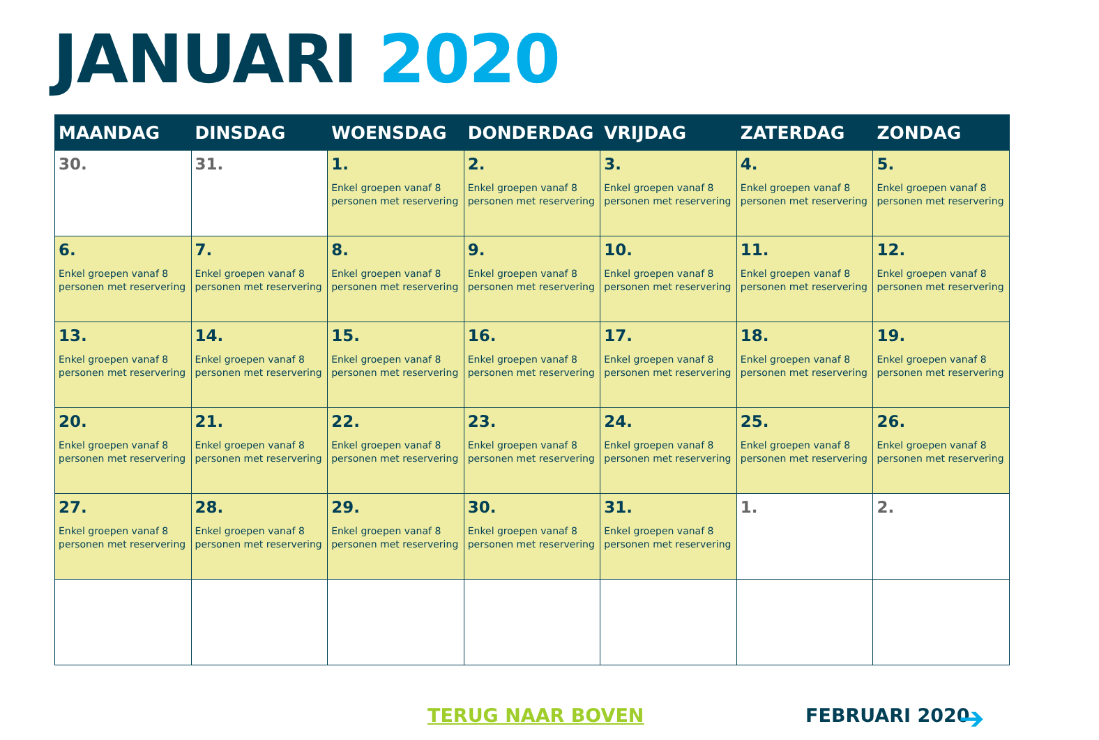JANUARI 2020
| MAANDAG | DINSDAG | WOENSDAG | DONDERDAG | VRIJDAG | ZATERDAG | ZONDAG |
| --- | --- | --- | --- | --- | --- | --- |
| 30. | 31. | 1. Enkel groepen vanaf 8 personen met reservering | 2. Enkel groepen vanaf 8 personen met reservering | 3. Enkel groepen vanaf 8 personen met reservering | 4. Enkel groepen vanaf 8 personen met reservering | 5. Enkel groepen vanaf 8 personen met reservering |
| 6. Enkel groepen vanaf 8 personen met reservering | 7. Enkel groepen vanaf 8 personen met reservering | 8. Enkel groepen vanaf 8 personen met reservering | 9. Enkel groepen vanaf 8 personen met reservering | 10. Enkel groepen vanaf 8 personen met reservering | 11. Enkel groepen vanaf 8 personen met reservering | 12. Enkel groepen vanaf 8 personen met reservering |
| 13. Enkel groepen vanaf 8 personen met reservering | 14. Enkel groepen vanaf 8 personen met reservering | 15. Enkel groepen vanaf 8 personen met reservering | 16. Enkel groepen vanaf 8 personen met reservering | 17. Enkel groepen vanaf 8 personen met reservering | 18. Enkel groepen vanaf 8 personen met reservering | 19. Enkel groepen vanaf 8 personen met reservering |
| 20. Enkel groepen vanaf 8 personen met reservering | 21. Enkel groepen vanaf 8 personen met reservering | 22. Enkel groepen vanaf 8 personen met reservering | 23. Enkel groepen vanaf 8 personen met reservering | 24. Enkel groepen vanaf 8 personen met reservering | 25. Enkel groepen vanaf 8 personen met reservering | 26. Enkel groepen vanaf 8 personen met reservering |
| 27. Enkel groepen vanaf 8 personen met reservering | 28. Enkel groepen vanaf 8 personen met reservering | 29. Enkel groepen vanaf 8 personen met reservering | 30. Enkel groepen vanaf 8 personen met reservering | 31. Enkel groepen vanaf 8 personen met reservering | 1. | 2. |
TERUG NAAR BOVEN FEBRUARI 2020 ➔